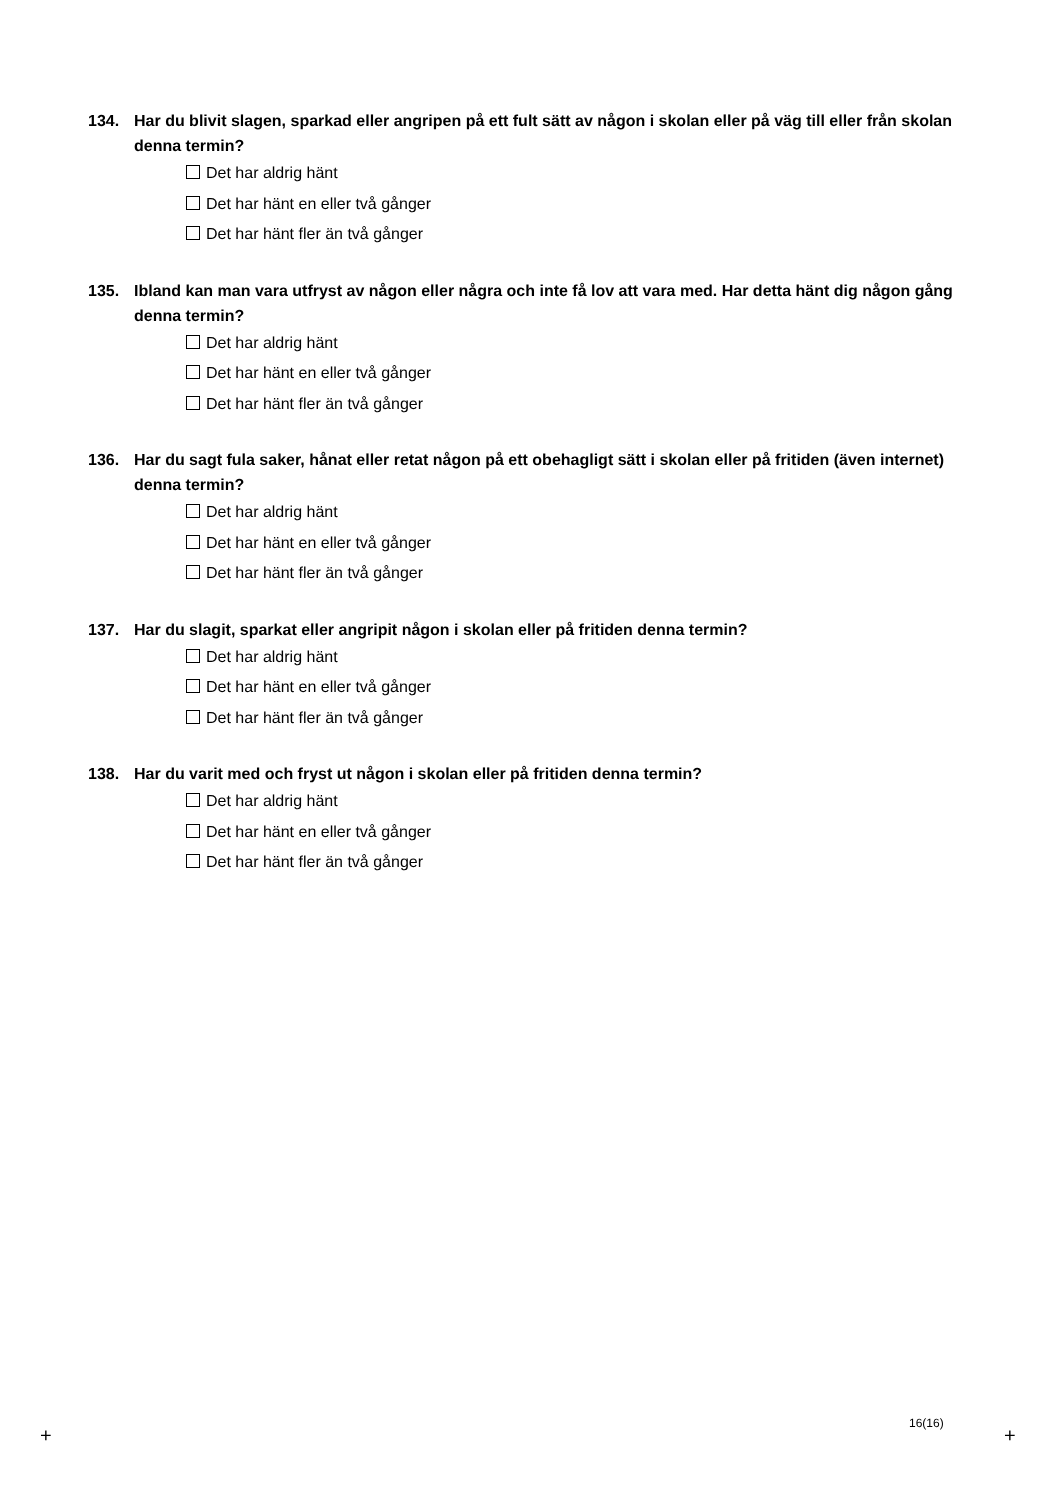134. Har du blivit slagen, sparkad eller angripen på ett fult sätt av någon i skolan eller på väg till eller från skolan denna termin?
Det har aldrig hänt
Det har hänt en eller två gånger
Det har hänt fler än två gånger
135. Ibland kan man vara utfryst av någon eller några och inte få lov att vara med. Har detta hänt dig någon gång denna termin?
Det har aldrig hänt
Det har hänt en eller två gånger
Det har hänt fler än två gånger
136. Har du sagt fula saker, hånat eller retat någon på ett obehagligt sätt i skolan eller på fritiden (även internet) denna termin?
Det har aldrig hänt
Det har hänt en eller två gånger
Det har hänt fler än två gånger
137. Har du slagit, sparkat eller angripit någon i skolan eller på fritiden denna termin?
Det har aldrig hänt
Det har hänt en eller två gånger
Det har hänt fler än två gånger
138. Har du varit med och fryst ut någon i skolan eller på fritiden denna termin?
Det har aldrig hänt
Det har hänt en eller två gånger
Det har hänt fler än två gånger
16(16)
+ +